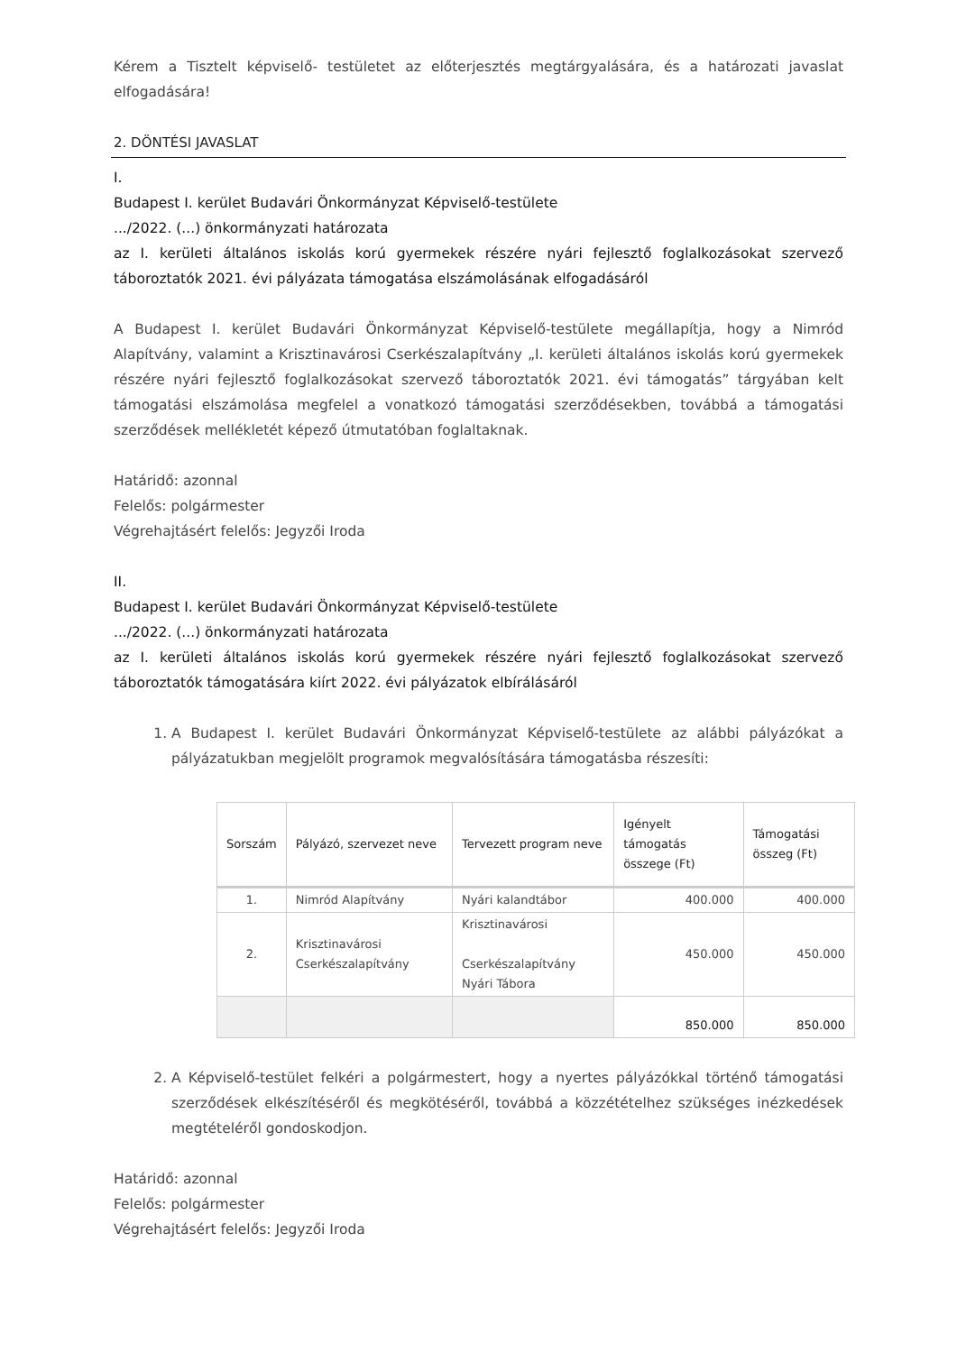Kérem a Tisztelt képviselő- testületet az előterjesztés megtárgyalására, és a határozati javaslat elfogadására!
2. DÖNTÉSI JAVASLAT
I.
Budapest I. kerület Budavári Önkormányzat Képviselő-testülete
.../2022. (...) önkormányzati határozata
az I. kerületi általános iskolás korú gyermekek részére nyári fejlesztő foglalkozásokat szervező táboroztatók 2021. évi pályázata támogatása elszámolásának elfogadásáról
A Budapest I. kerület Budavári Önkormányzat Képviselő-testülete megállapítja, hogy a Nimród Alapítvány, valamint a Krisztinavárosi Cserkészalapítvány „I. kerületi általános iskolás korú gyermekek részére nyári fejlesztő foglalkozásokat szervező táboroztatók 2021. évi támogatás” tárgyában kelt támogatási elszámolása megfelel a vonatkozó támogatási szerződésekben, továbbá a támogatási szerződések mellékletét képező útmutatóban foglaltaknak.
Határidő: azonnal
Felelős: polgármester
Végrehajtásért felelős: Jegyzői Iroda
II.
Budapest I. kerület Budavári Önkormányzat Képviselő-testülete
.../2022. (...) önkormányzati határozata
az I. kerületi általános iskolás korú gyermekek részére nyári fejlesztő foglalkozásokat szervező táboroztatók támogatására kiírt 2022. évi pályázatok elbírálásáról
1. A Budapest I. kerület Budavári Önkormányzat Képviselő-testülete az alábbi pályázókat a pályázatukban megjelölt programok megvalósítására támogatásba részesíti:
| Sorszám | Pályázó, szervezet neve | Tervezett program neve | Igényelt támogatás összege (Ft) | Támogatási összeg (Ft) |
| --- | --- | --- | --- | --- |
| 1. | Nimród Alapítvány | Nyári kalandtábor | 400.000 | 400.000 |
| 2. | Krisztinavárosi Cserkészalapítvány | Krisztinavárosi Cserkészalapítvány Nyári Tábora | 450.000 | 450.000 |
| | | | 850.000 | 850.000 |
2. A Képviselő-testület felkéri a polgármestert, hogy a nyertes pályázókkal történő támogatási szerződések elkészítéséről és megkötéséről, továbbá a közzétételhez szükséges inézkedések megtételéről gondoskodjon.
Határidő: azonnal
Felelős: polgármester
Végrehajtásért felelős: Jegyzői Iroda